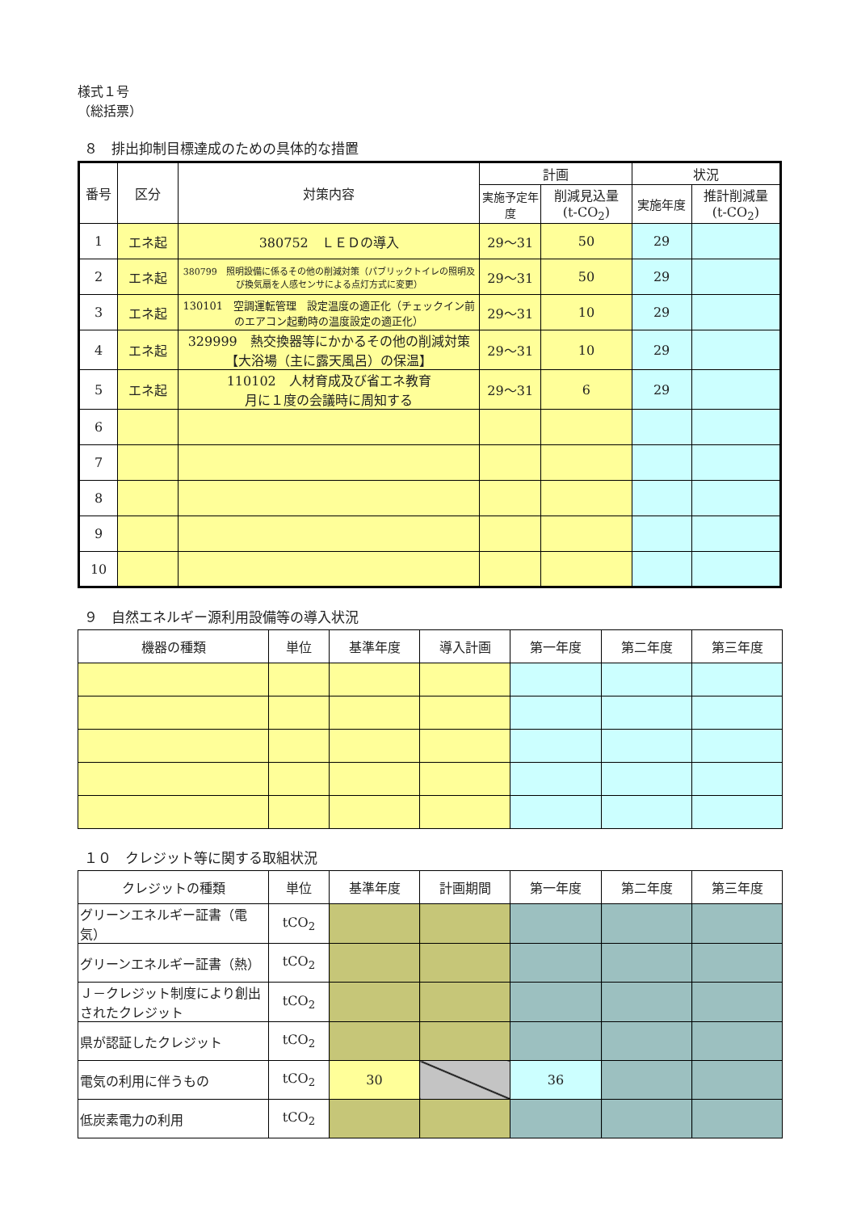様式１号
（総括票）
８　排出抑制目標達成のための具体的な措置
| 番号 | 区分 | 対策内容 | 計画 | | 状況 | |
| --- | --- | --- | --- | --- | --- | --- |
| | | | 実施予定年度 | 削減見込量 (t-CO<sub>2</sub>) | 実施年度 | 推計削減量 (t-CO<sub>2</sub>) |
| 1 | エネ起 | 380752 ＬＥＤの導入 | 29～31 | 50 | 29 | |
| 2 | エネ起 | 380799 照明設備に係るその他の削減対策（パブリックトイレの照明及び換気扇を人感センサによる点灯方式に変更） | 29～31 | 50 | 29 | |
| 3 | エネ起 | 130101 空調運転管理 設定温度の適正化（チェックイン前のエアコン起動時の温度設定の適正化） | 29～31 | 10 | 29 | |
| 4 | エネ起 | 329999 熱交換器等にかかるその他の削減対策【大浴場（主に露天風呂）の保温】 | 29～31 | 10 | 29 | |
| 5 | エネ起 | 110102 人材育成及び省エネ教育 月に１度の会議時に周知する | 29～31 | 6 | 29 | |
| 6 | | | | | | |
| 7 | | | | | | |
| 8 | | | | | | |
| 9 | | | | | | |
| 10 | | | | | | |
９　自然エネルギー源利用設備等の導入状況
| 機器の種類 | 単位 | 基準年度 | 導入計画 | 第一年度 | 第二年度 | 第三年度 |
| --- | --- | --- | --- | --- | --- | --- |
１０　クレジット等に関する取組状況
| クレジットの種類 | 単位 | 基準年度 | 計画期間 | 第一年度 | 第二年度 | 第三年度 |
| --- | --- | --- | --- | --- | --- | --- |
| グリーンエネルギー証書（電気） | tCO<sub>2</sub> | | | | | |
| グリーンエネルギー証書（熱） | tCO<sub>2</sub> | | | | | |
| Ｊ－クレジット制度により創出されたクレジット | tCO<sub>2</sub> | | | | | |
| 県が認証したクレジット | tCO<sub>2</sub> | | | | | |
| 電気の利用に伴うもの | tCO<sub>2</sub> | 30 | | 36 | | |
| 低炭素電力の利用 | tCO<sub>2</sub> | | | | | |